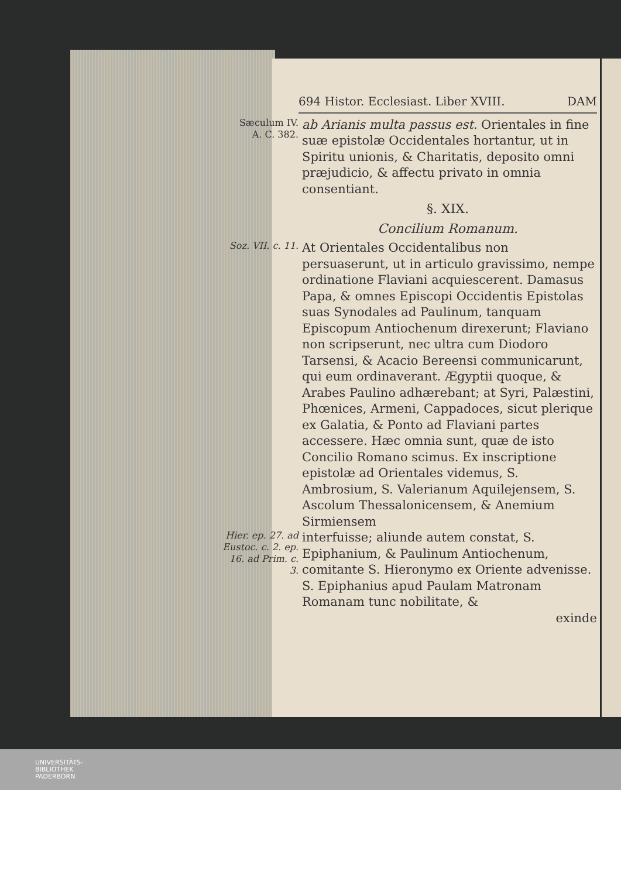694 Histor. Ecclesiast. Liber XVIII. DAM
Sæculum IV.
A. C. 382.
ab Arianis multa passus est. Orientales in fine suæ epistolæ Occidentales hortantur, ut in Spiritu unionis, & Charitatis, deposito omni præjudicio, & affectu privato in omnia consentiant.
§. XIX.
Concilium Romanum.
Soz. VII. c. 11.
At Orientales Occidentalibus non persuaserunt, ut in articulo gravissimo, nempe ordinatione Flaviani acquiescerent. Damasus Papa, & omnes Episcopi Occidentis Epistolas suas Synodales ad Paulinum, tanquam Episcopum Antiochenum direxerunt; Flaviano non scripserunt, nec ultra cum Diodoro Tarsensi, & Acacio Bereensi communicarunt, qui eum ordinaverant. Ægyptii quoque, & Arabes Paulino adhærebant; at Syri, Palæstini, Phœnices, Armeni, Cappadoces, sicut plerique ex Galatia, & Ponto ad Flaviani partes accessere. Hæc omnia sunt, quæ de isto Concilio Romano scimus. Ex inscriptione epistolæ ad Orientales videmus, S. Ambrosium, S. Valerianum Aquilejensem, S. Ascolum Thessalonicensem, & Anemium Sirmiensem
Hier. ep. 27. ad Eustoc. c. 2. ep. 16. ad Prim. c. 3.
interfuisse; aliunde autem constat, S. Epiphanium, & Paulinum Antiochenum, comitante S. Hieronymo ex Oriente advenisse. S. Epiphanius apud Paulam Matronam Romanam tunc nobilitate, &
exinde
UNIVERSITÄTS-
BIBLIOTHEK
PADERBORN